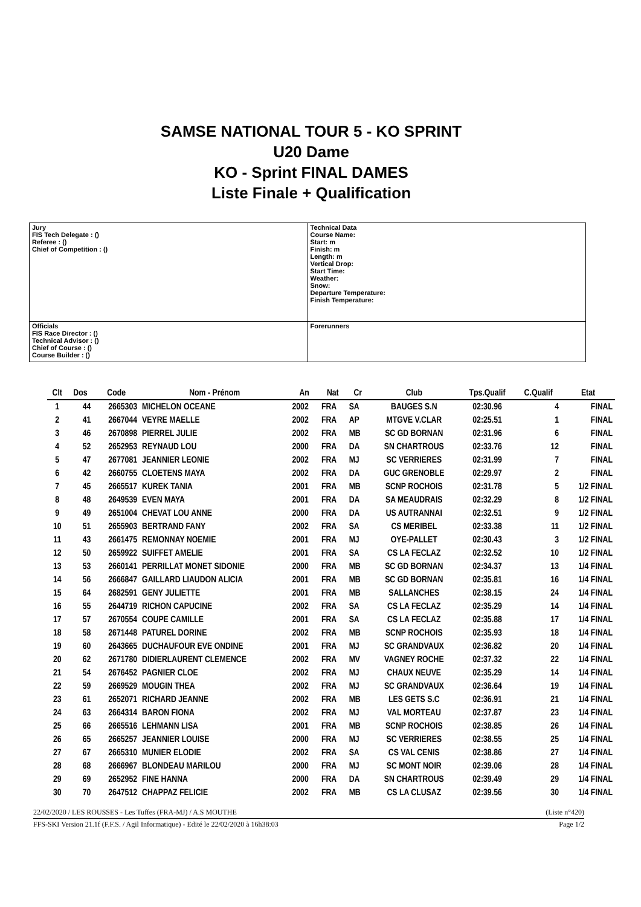SAMSE NATIONAL TOUR 5 - KO SPRINT
U20 Dame
KO - Sprint FINAL DAMES
Liste Finale + Qualification
| Jury FIS Tech Delegate : () Referee : () Chief of Competition : () | Technical Data Course Name: Start: m Finish: m Length: m Vertical Drop: Start Time: Weather: Snow: Departure Temperature: Finish Temperature: |
| Officials FIS Race Director : () Technical Advisor : () Chief of Course : () Course Builder : () | Forerunners |
| Clt | Dos | Code | Nom - Prénom | An | Nat | Cr | Club | Tps.Qualif | C.Qualif | Etat |
| --- | --- | --- | --- | --- | --- | --- | --- | --- | --- | --- |
| 1 | 44 | 2665303 | MICHELON OCEANE | 2002 | FRA | SA | BAUGES S.N | 02:30.96 | 4 | FINAL |
| 2 | 41 | 2667044 | VEYRE MAELLE | 2002 | FRA | AP | MTGVE V.CLAR | 02:25.51 | 1 | FINAL |
| 3 | 46 | 2670898 | PIERREL JULIE | 2002 | FRA | MB | SC GD BORNAN | 02:31.96 | 6 | FINAL |
| 4 | 52 | 2652953 | REYNAUD LOU | 2000 | FRA | DA | SN CHARTROUS | 02:33.76 | 12 | FINAL |
| 5 | 47 | 2677081 | JEANNIER LEONIE | 2002 | FRA | MJ | SC VERRIERES | 02:31.99 | 7 | FINAL |
| 6 | 42 | 2660755 | CLOETENS MAYA | 2002 | FRA | DA | GUC GRENOBLE | 02:29.97 | 2 | FINAL |
| 7 | 45 | 2665517 | KUREK TANIA | 2001 | FRA | MB | SCNP ROCHOIS | 02:31.78 | 5 | 1/2 FINAL |
| 8 | 48 | 2649539 | EVEN MAYA | 2001 | FRA | DA | SA MEAUDRAIS | 02:32.29 | 8 | 1/2 FINAL |
| 9 | 49 | 2651004 | CHEVAT LOU ANNE | 2000 | FRA | DA | US AUTRANNAI | 02:32.51 | 9 | 1/2 FINAL |
| 10 | 51 | 2655903 | BERTRAND FANY | 2002 | FRA | SA | CS MERIBEL | 02:33.38 | 11 | 1/2 FINAL |
| 11 | 43 | 2661475 | REMONNAY NOEMIE | 2001 | FRA | MJ | OYE-PALLET | 02:30.43 | 3 | 1/2 FINAL |
| 12 | 50 | 2659922 | SUIFFET AMELIE | 2001 | FRA | SA | CS LA FECLAZ | 02:32.52 | 10 | 1/2 FINAL |
| 13 | 53 | 2660141 | PERRILLAT MONET SIDONIE | 2000 | FRA | MB | SC GD BORNAN | 02:34.37 | 13 | 1/4 FINAL |
| 14 | 56 | 2666847 | GAILLARD LIAUDON ALICIA | 2001 | FRA | MB | SC GD BORNAN | 02:35.81 | 16 | 1/4 FINAL |
| 15 | 64 | 2682591 | GENY JULIETTE | 2001 | FRA | MB | SALLANCHES | 02:38.15 | 24 | 1/4 FINAL |
| 16 | 55 | 2644719 | RICHON CAPUCINE | 2002 | FRA | SA | CS LA FECLAZ | 02:35.29 | 14 | 1/4 FINAL |
| 17 | 57 | 2670554 | COUPE CAMILLE | 2001 | FRA | SA | CS LA FECLAZ | 02:35.88 | 17 | 1/4 FINAL |
| 18 | 58 | 2671448 | PATUREL DORINE | 2002 | FRA | MB | SCNP ROCHOIS | 02:35.93 | 18 | 1/4 FINAL |
| 19 | 60 | 2643665 | DUCHAUFOUR EVE ONDINE | 2001 | FRA | MJ | SC GRANDVAUX | 02:36.82 | 20 | 1/4 FINAL |
| 20 | 62 | 2671780 | DIDIERLAURENT CLEMENCE | 2002 | FRA | MV | VAGNEY ROCHE | 02:37.32 | 22 | 1/4 FINAL |
| 21 | 54 | 2676452 | PAGNIER CLOE | 2002 | FRA | MJ | CHAUX NEUVE | 02:35.29 | 14 | 1/4 FINAL |
| 22 | 59 | 2669529 | MOUGIN THEA | 2002 | FRA | MJ | SC GRANDVAUX | 02:36.64 | 19 | 1/4 FINAL |
| 23 | 61 | 2652071 | RICHARD JEANNE | 2002 | FRA | MB | LES GETS S.C | 02:36.91 | 21 | 1/4 FINAL |
| 24 | 63 | 2664314 | BARON FIONA | 2002 | FRA | MJ | VAL MORTEAU | 02:37.87 | 23 | 1/4 FINAL |
| 25 | 66 | 2665516 | LEHMANN LISA | 2001 | FRA | MB | SCNP ROCHOIS | 02:38.85 | 26 | 1/4 FINAL |
| 26 | 65 | 2665257 | JEANNIER LOUISE | 2000 | FRA | MJ | SC VERRIERES | 02:38.55 | 25 | 1/4 FINAL |
| 27 | 67 | 2665310 | MUNIER ELODIE | 2002 | FRA | SA | CS VAL CENIS | 02:38.86 | 27 | 1/4 FINAL |
| 28 | 68 | 2666967 | BLONDEAU MARILOU | 2000 | FRA | MJ | SC MONT NOIR | 02:39.06 | 28 | 1/4 FINAL |
| 29 | 69 | 2652952 | FINE HANNA | 2000 | FRA | DA | SN CHARTROUS | 02:39.49 | 29 | 1/4 FINAL |
| 30 | 70 | 2647512 | CHAPPAZ FELICIE | 2002 | FRA | MB | CS LA CLUSAZ | 02:39.56 | 30 | 1/4 FINAL |
22/02/2020 / LES ROUSSES - Les Tuffes (FRA-MJ) / A.S MOUTHE (Liste n°420)
FFS-SKI Version 21.1f (F.F.S. / Agil Informatique) - Edité le 22/02/2020 à 16h38:03 Page 1/2